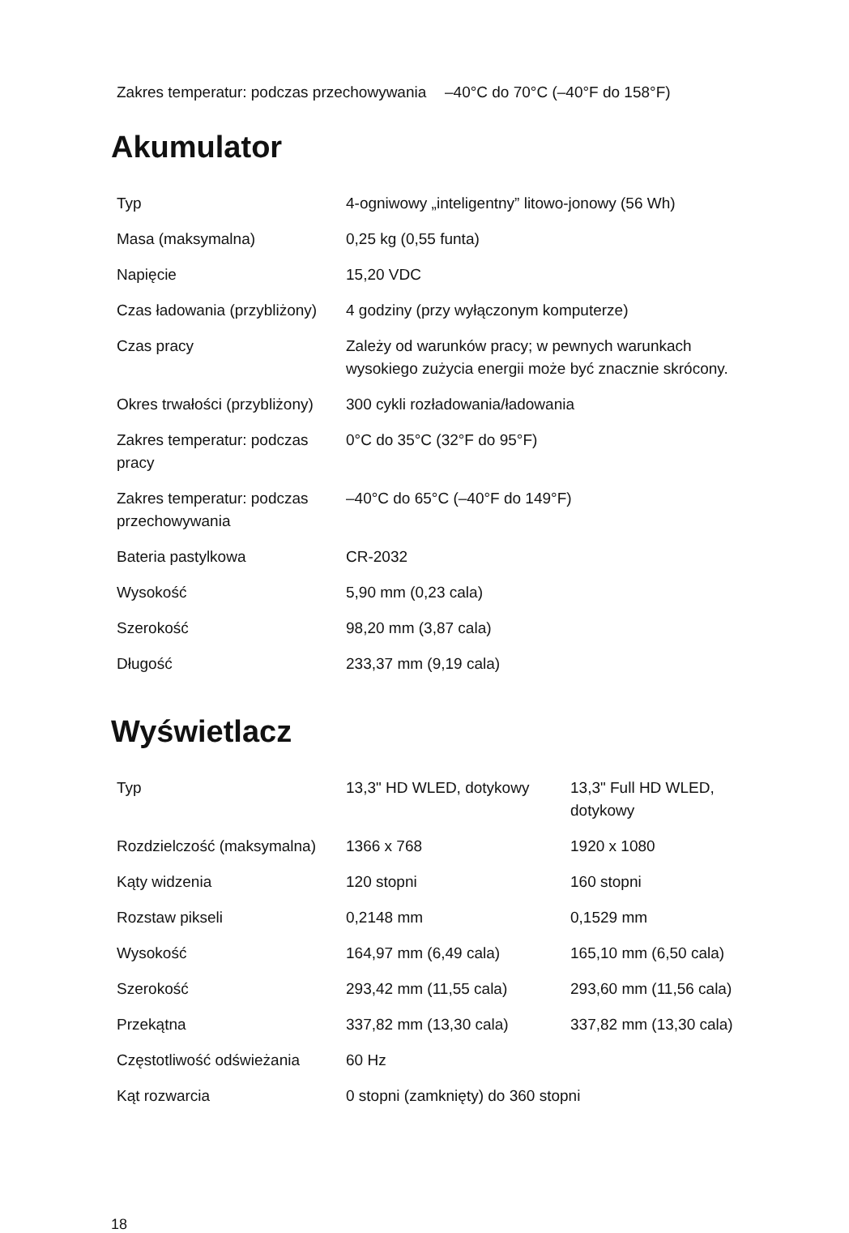| Zakres temperatur: podczas przechowywania | –40°C do 70°C (–40°F do 158°F) |
Akumulator
| Typ | 4-ogniwowy „inteligentny” litowo-jonowy (56 Wh) |
| Masa (maksymalna) | 0,25 kg (0,55 funta) |
| Napięcie | 15,20 VDC |
| Czas ładowania (przybliżony) | 4 godziny (przy wyłączonym komputerze) |
| Czas pracy | Zależy od warunków pracy; w pewnych warunkach wysokiego zużycia energii może być znacznie skrócony. |
| Okres trwałości (przybliżony) | 300 cykli rozładowania/ładowania |
| Zakres temperatur: podczas pracy | 0°C do 35°C (32°F do 95°F) |
| Zakres temperatur: podczas przechowywania | –40°C do 65°C (–40°F do 149°F) |
| Bateria pastylkowa | CR-2032 |
| Wysokość | 5,90 mm (0,23 cala) |
| Szerokość | 98,20 mm (3,87 cala) |
| Długość | 233,37 mm (9,19 cala) |
Wyświetlacz
| Typ | 13,3" HD WLED, dotykowy | 13,3" Full HD WLED, dotykowy |
| Rozdzielczość (maksymalna) | 1366 x 768 | 1920 x 1080 |
| Kąty widzenia | 120 stopni | 160 stopni |
| Rozstaw pikseli | 0,2148 mm | 0,1529 mm |
| Wysokość | 164,97 mm (6,49 cala) | 165,10 mm (6,50 cala) |
| Szerokość | 293,42 mm (11,55 cala) | 293,60 mm (11,56 cala) |
| Przekątna | 337,82 mm (13,30 cala) | 337,82 mm (13,30 cala) |
| Częstotliwość odświeżania | 60 Hz | |
| Kąt rozwarcia | 0 stopni (zamknięty) do 360 stopni | |
18